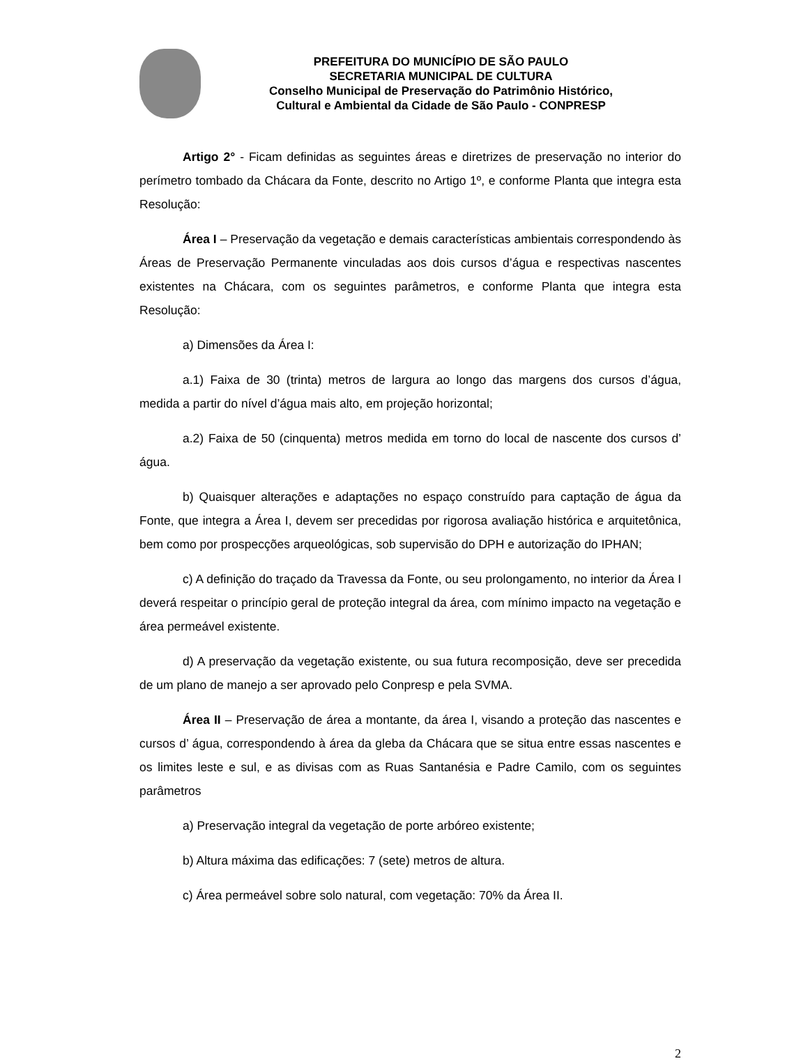PREFEITURA DO MUNICÍPIO DE SÃO PAULO
SECRETARIA MUNICIPAL DE CULTURA
Conselho Municipal de Preservação do Patrimônio Histórico,
Cultural e Ambiental da Cidade de São Paulo - CONPRESP
Artigo 2° - Ficam definidas as seguintes áreas e diretrizes de preservação no interior do perímetro tombado da Chácara da Fonte, descrito no Artigo 1º, e conforme Planta que integra esta Resolução:
Área I – Preservação da vegetação e demais características ambientais correspondendo às Áreas de Preservação Permanente vinculadas aos dois cursos d’água e respectivas nascentes existentes na Chácara, com os seguintes parâmetros, e conforme Planta que integra esta Resolução:
a) Dimensões da Área I:
a.1) Faixa de 30 (trinta) metros de largura ao longo das margens dos cursos d’água, medida a partir do nível d’água mais alto, em projeção horizontal;
a.2) Faixa de 50 (cinquenta) metros medida em torno do local de nascente dos cursos d’ água.
b) Quaisquer alterações e adaptações no espaço construído para captação de água da Fonte, que integra a Área I, devem ser precedidas por rigorosa avaliação histórica e arquitetônica, bem como por prospecções arqueológicas, sob supervisão do DPH e autorização do IPHAN;
c) A definição do traçado da Travessa da Fonte, ou seu prolongamento, no interior da Área I deverá respeitar o princípio geral de proteção integral da área, com mínimo impacto na vegetação e área permeável existente.
d) A preservação da vegetação existente, ou sua futura recomposição, deve ser precedida de um plano de manejo a ser aprovado pelo Conpresp e pela SVMA.
Área II – Preservação de área a montante, da área I, visando a proteção das nascentes e cursos d’ água, correspondendo à área da gleba da Chácara que se situa entre essas nascentes e os limites leste e sul, e as divisas com as Ruas Santanésia e Padre Camilo, com os seguintes parâmetros
a) Preservação integral da vegetação de porte arbóreo existente;
b) Altura máxima das edificações: 7 (sete) metros de altura.
c) Área permeável sobre solo natural, com vegetação: 70% da Área II.
2